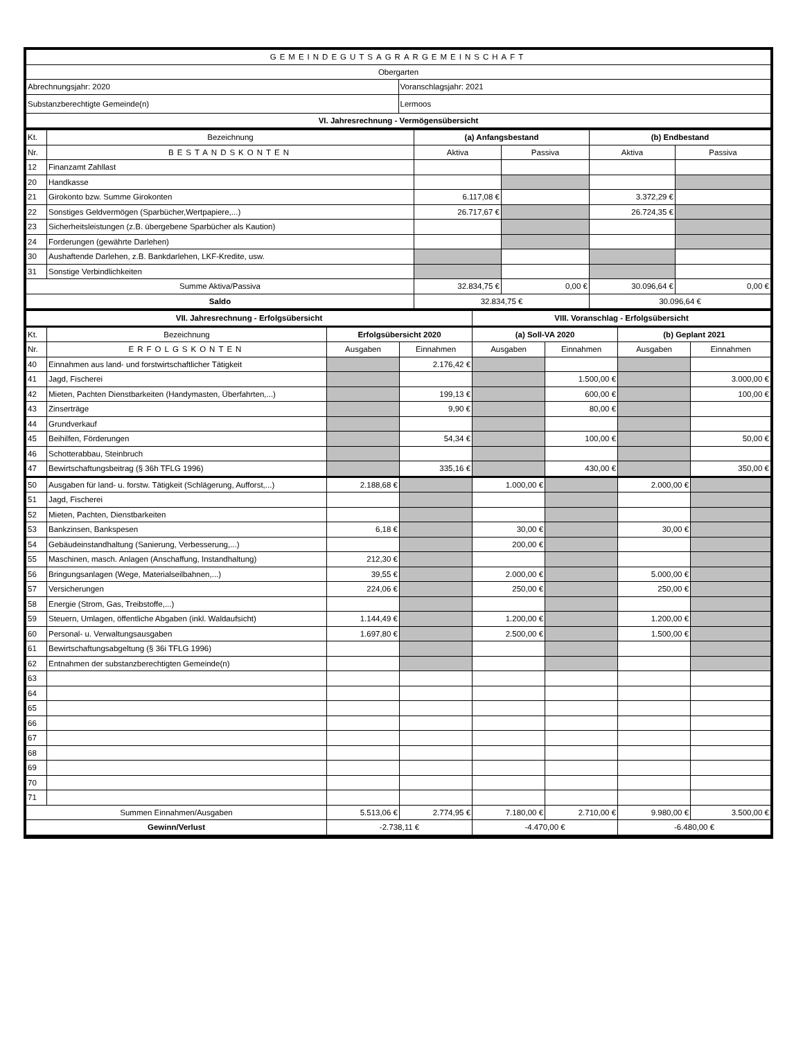| GEMEINDEGUTSAGRARGEMEINSCHAFT | |
| Obergarten | |
| Abrechnungsjahr: 2020 | Voranschlagsjahr: 2021 |
| Substanzberechtigte Gemeinde(n) | Lermoos |
| VI. Jahresrechnung - Vermögensübersicht | |
| Kt. | Bezeichnung | (a) Anfangsbestand | | (b) Endbestand | |
| Nr. | BESTANDSKONTEN | Aktiva | Passiva | Aktiva | Passiva |
| 12 | Finanzamt Zahllast | | | | |
| 20 | Handkasse | | | | |
| 21 | Girokonto bzw. Summe Girokonten | 6.117,08 € | | 3.372,29 € | |
| 22 | Sonstiges Geldvermögen (Sparbücher,Wertpapiere,...) | 26.717,67 € | | 26.724,35 € | |
| 23 | Sicherheitsleistungen (z.B. übergebene Sparbücher als Kaution) | | | | |
| 24 | Forderungen (gewährte Darlehen) | | | | |
| 30 | Aushaftende Darlehen, z.B. Bankdarlehen, LKF-Kredite, usw. | | | | |
| 31 | Sonstige Verbindlichkeiten | | | | |
| Summe Aktiva/Passiva | | 32.834,75 € | 0,00 € | 30.096,64 € | 0,00 € |
| Saldo | | 32.834,75 € | | 30.096,64 € | |
| VII. Jahresrechnung - Erfolgsübersicht | | | | VIII. Voranschlag - Erfolgsübersicht | | | |
| Kt. | Bezeichnung | Erfolgsübersicht 2020 | | (a) Soll-VA 2020 | | (b) Geplant 2021 | |
| Nr. | ERFOLGSKONTEN | Ausgaben | Einnahmen | Ausgaben | Einnahmen | Ausgaben | Einnahmen |
| 40 | Einnahmen aus land- und forstwirtschaftlicher Tätigkeit | | 2.176,42 € | | | | |
| 41 | Jagd, Fischerei | | | | 1.500,00 € | | 3.000,00 € |
| 42 | Mieten, Pachten Dienstbarkeiten (Handymasten, Überfahrten,...) | | 199,13 € | | 600,00 € | | 100,00 € |
| 43 | Zinserträge | | 9,90 € | | 80,00 € | | |
| 44 | Grundverkauf | | | | | | |
| 45 | Beihilfen, Förderungen | | 54,34 € | | 100,00 € | | 50,00 € |
| 46 | Schotterabbau, Steinbruch | | | | | | |
| 47 | Bewirtschaftungsbeitrag (§ 36h TFLG 1996) | | 335,16 € | | 430,00 € | | 350,00 € |
| 50 | Ausgaben für land- u. forstw. Tätigkeit (Schlägerung, Aufforst,...) | 2.188,68 € | | 1.000,00 € | | 2.000,00 € | |
| 51 | Jagd, Fischerei | | | | | | |
| 52 | Mieten, Pachten, Dienstbarkeiten | | | | | | |
| 53 | Bankzinsen, Bankspesen | 6,18 € | | 30,00 € | | 30,00 € | |
| 54 | Gebäudeinstandhaltung (Sanierung, Verbesserung,...) | | | 200,00 € | | | |
| 55 | Maschinen, masch. Anlagen (Anschaffung, Instandhaltung) | 212,30 € | | | | | |
| 56 | Bringungsanlagen (Wege, Materialseilbahnen,...) | 39,55 € | | 2.000,00 € | | 5.000,00 € | |
| 57 | Versicherungen | 224,06 € | | 250,00 € | | 250,00 € | |
| 58 | Energie (Strom, Gas, Treibstoffe,...) | | | | | | |
| 59 | Steuern, Umlagen, öffentliche Abgaben (inkl. Waldaufsicht) | 1.144,49 € | | 1.200,00 € | | 1.200,00 € | |
| 60 | Personal- u. Verwaltungsausgaben | 1.697,80 € | | 2.500,00 € | | 1.500,00 € | |
| 61 | Bewirtschaftungsabgeltung (§ 36i TFLG 1996) | | | | | | |
| 62 | Entnahmen der substanzberechtigten Gemeinde(n) | | | | | | |
| 63 | | | | | | | |
| 64 | | | | | | | |
| 65 | | | | | | | |
| 66 | | | | | | | |
| 67 | | | | | | | |
| 68 | | | | | | | |
| 69 | | | | | | | |
| 70 | | | | | | | |
| 71 | | | | | | | |
| Summen Einnahmen/Ausgaben | | 5.513,06 € | 2.774,95 € | 7.180,00 € | 2.710,00 € | 9.980,00 € | 3.500,00 € |
| Gewinn/Verlust | | -2.738,11 € | | -4.470,00 € | | -6.480,00 € | |